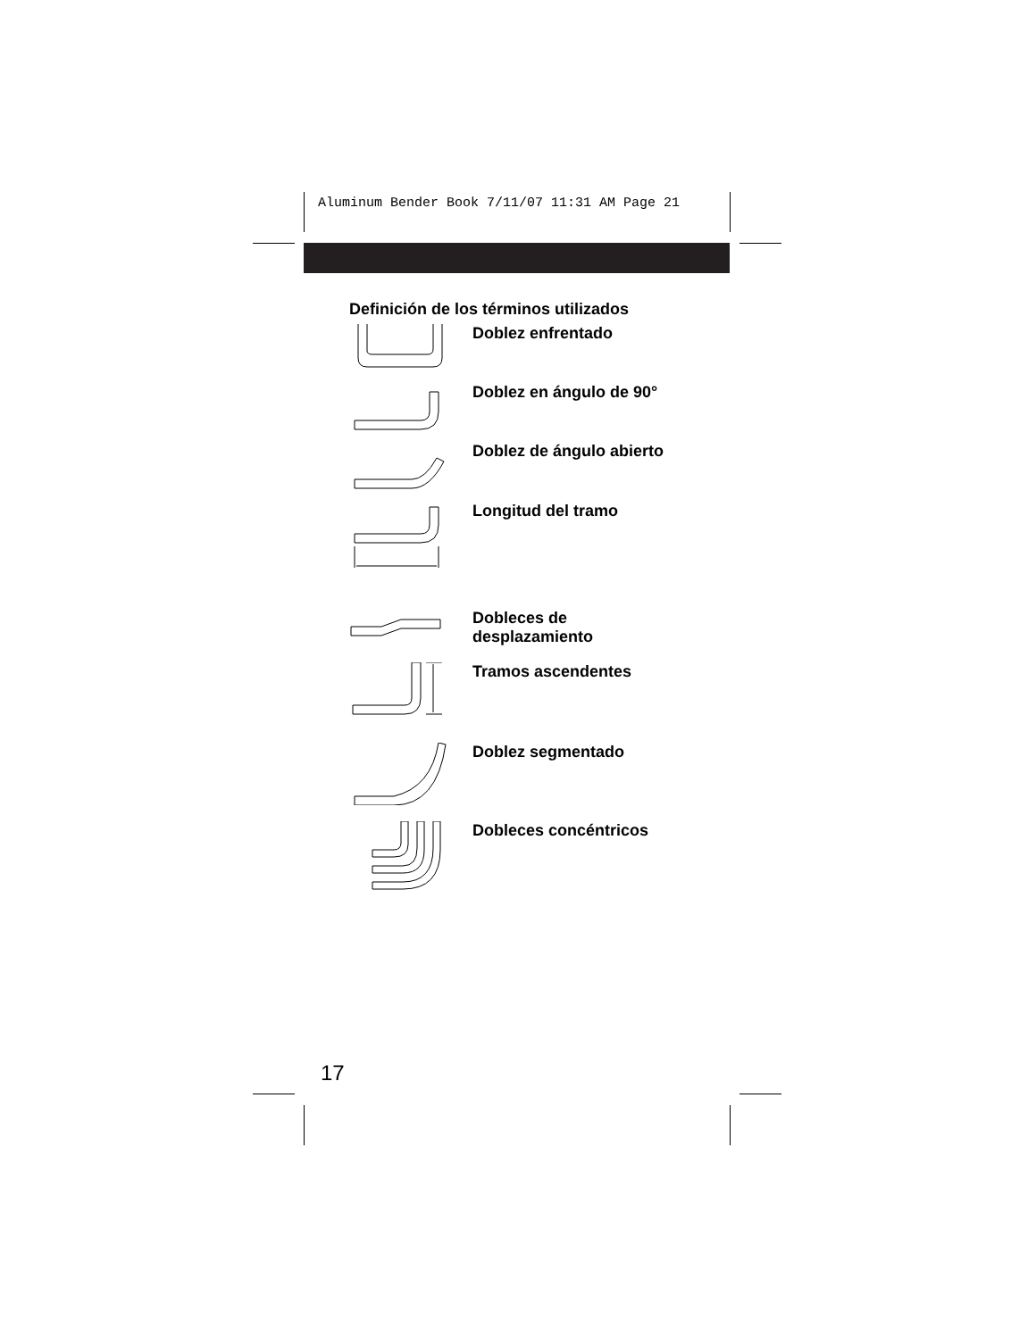Aluminum Bender Book 7/11/07 11:31 AM Page 21
Definición de los términos utilizados
Doblez enfrentado
Doblez en ángulo de 90°
Doblez de ángulo abierto
Longitud del tramo
Dobleces de
desplazamiento
Tramos ascendentes
Doblez segmentado
Dobleces concéntricos
17